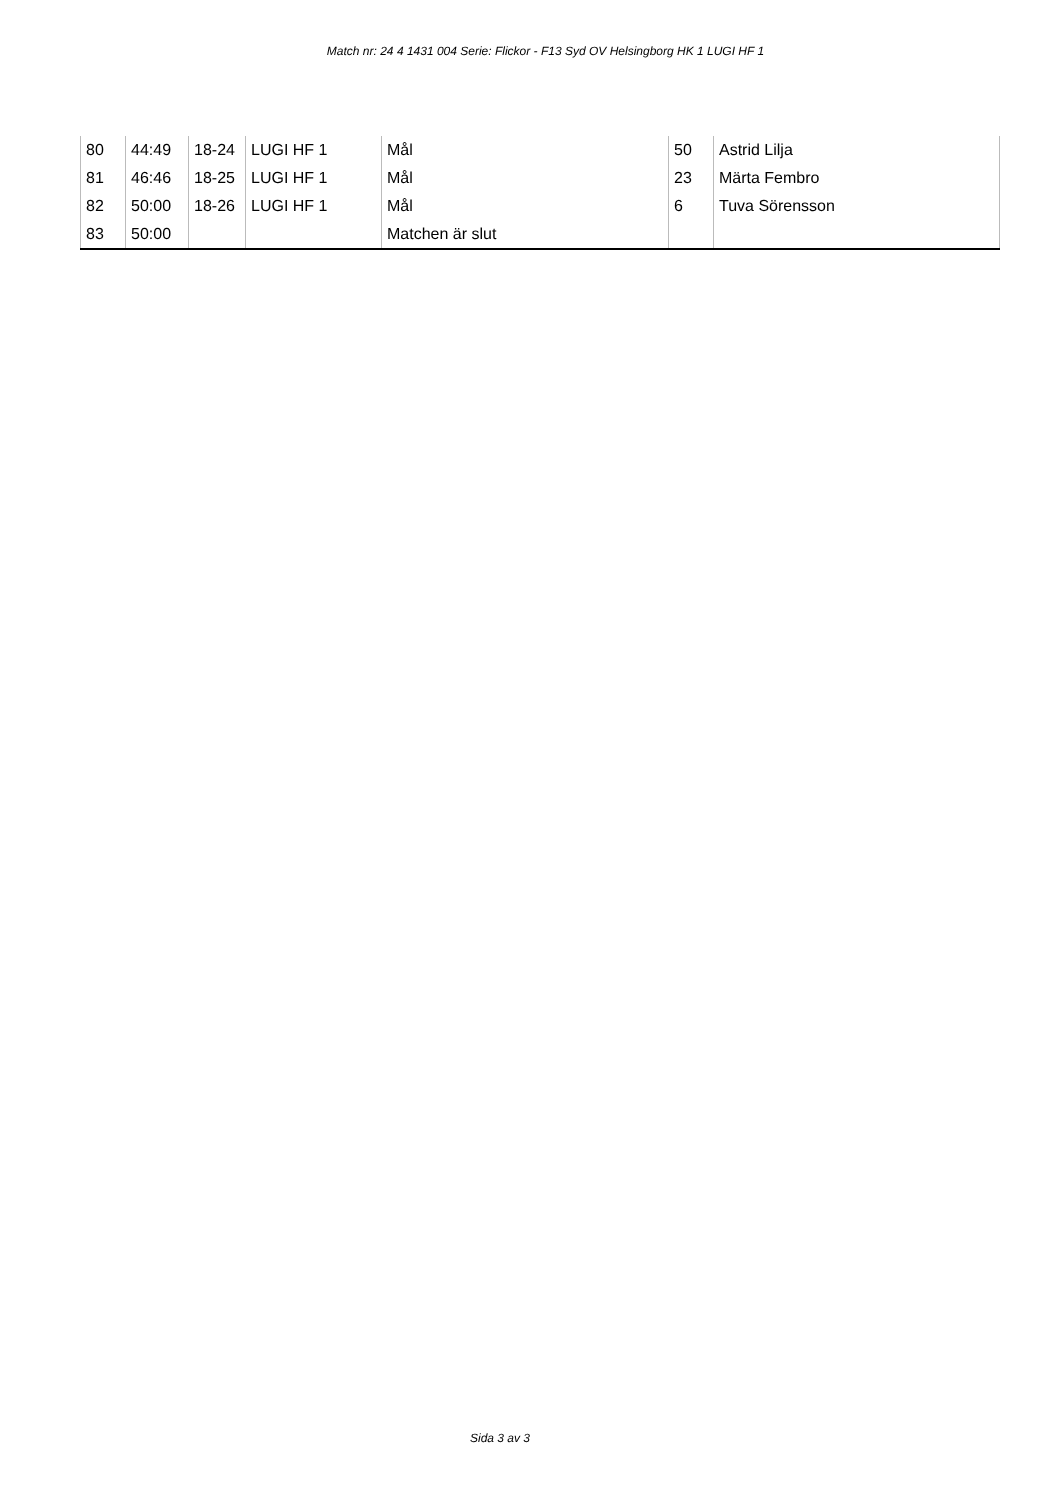Match nr: 24 4 1431 004 Serie: Flickor - F13 Syd OV Helsingborg HK 1 LUGI HF 1
| 80 | 44:49 | 18-24 | LUGI HF 1 | Mål | 50 | Astrid Lilja |
| 81 | 46:46 | 18-25 | LUGI HF 1 | Mål | 23 | Märta Fembro |
| 82 | 50:00 | 18-26 | LUGI HF 1 | Mål | 6 | Tuva Sörensson |
| 83 | 50:00 | | | Matchen är slut | | |
Sida 3 av 3